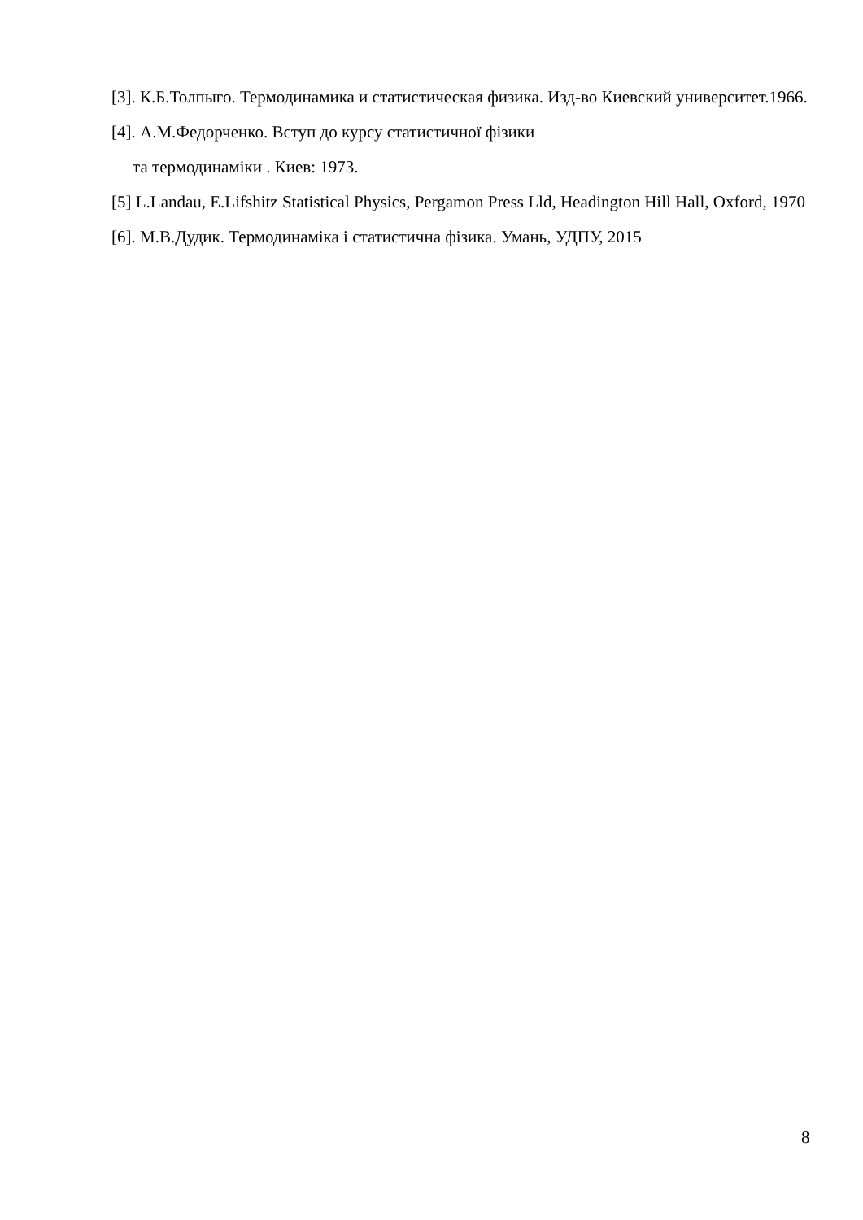[3]. К.Б.Толпыго. Термодинамика и статистическая физика. Изд-во Киевский университет.1966.
[4]. А.М.Федорченко. Вступ до курсу статистичної фізики
та термодинаміки . Киев: 1973.
[5] L.Landau, E.Lifshitz Statistical Physics, Pergamon Press Lld, Headington Hill Hall, Oxford, 1970
[6]. М.В.Дудик. Термодинаміка і статистична фізика. Умань, УДПУ, 2015
8